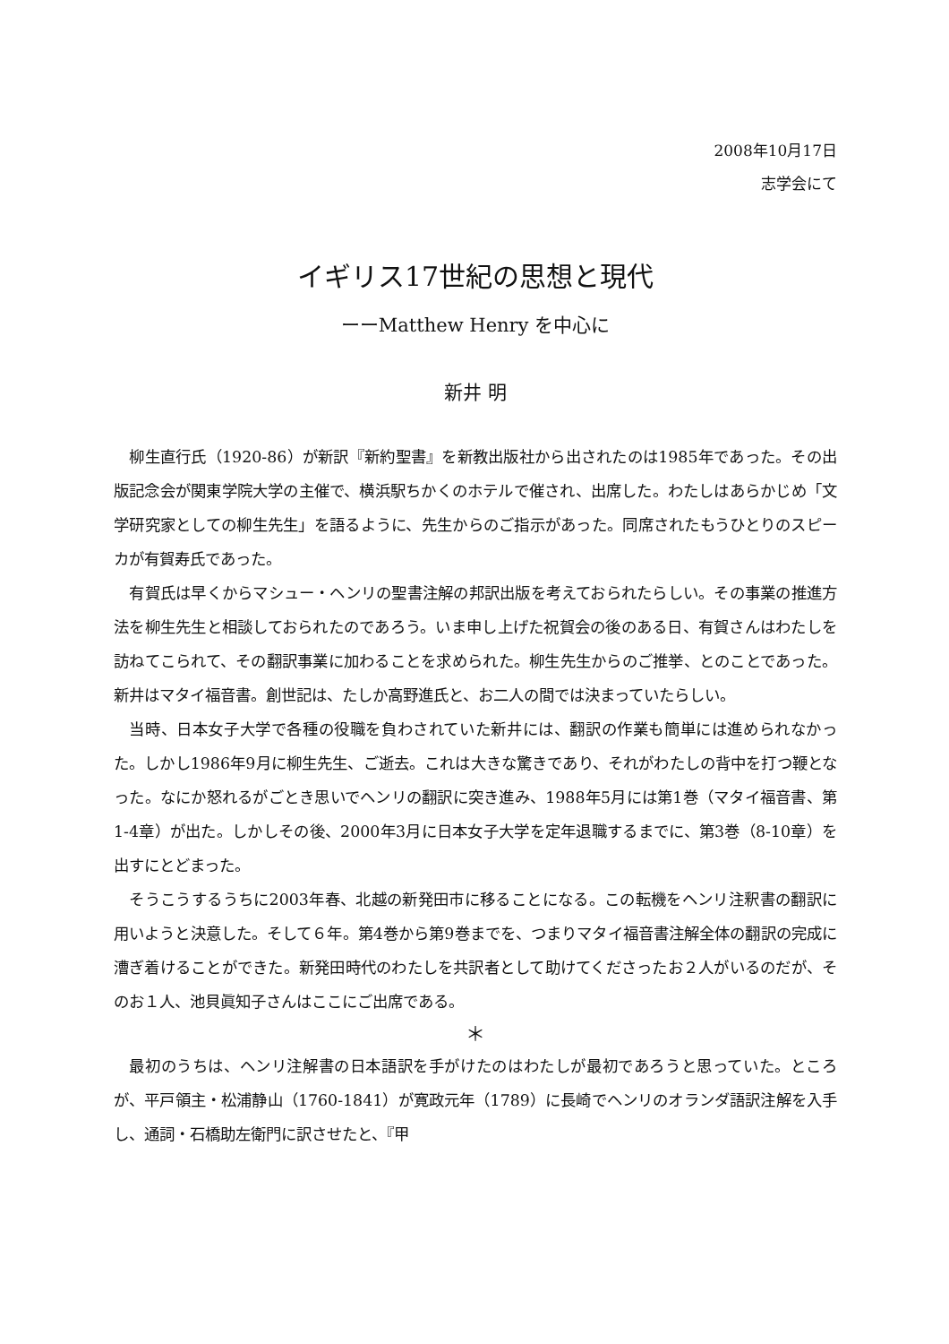2008年10月17日
志学会にて
イギリス17世紀の思想と現代
ーーMatthew Henry を中心に
新井 明
柳生直行氏（1920-86）が新訳『新約聖書』を新教出版社から出されたのは1985年であった。その出版記念会が関東学院大学の主催で、横浜駅ちかくのホテルで催され、出席した。わたしはあらかじめ「文学研究家としての柳生先生」を語るように、先生からのご指示があった。同席されたもうひとりのスピーカが有賀寿氏であった。
有賀氏は早くからマシュー・ヘンリの聖書注解の邦訳出版を考えておられたらしい。その事業の推進方法を柳生先生と相談しておられたのであろう。いま申し上げた祝賀会の後のある日、有賀さんはわたしを訪ねてこられて、その翻訳事業に加わることを求められた。柳生先生からのご推挙、とのことであった。新井はマタイ福音書。創世記は、たしか高野進氏と、お二人の間では決まっていたらしい。
当時、日本女子大学で各種の役職を負わされていた新井には、翻訳の作業も簡単には進められなかった。しかし1986年9月に柳生先生、ご逝去。これは大きな驚きであり、それがわたしの背中を打つ鞭となった。なにか怒れるがごとき思いでヘンリの翻訳に突き進み、1988年5月には第1巻（マタイ福音書、第1-4章）が出た。しかしその後、2000年3月に日本女子大学を定年退職するまでに、第3巻（8-10章）を出すにとどまった。
そうこうするうちに2003年春、北越の新発田市に移ることになる。この転機をヘンリ注釈書の翻訳に用いようと決意した。そして６年。第4巻から第9巻までを、つまりマタイ福音書注解全体の翻訳の完成に漕ぎ着けることができた。新発田時代のわたしを共訳者として助けてくださったお２人がいるのだが、そのお１人、池貝眞知子さんはここにご出席である。
＊
最初のうちは、ヘンリ注解書の日本語訳を手がけたのはわたしが最初であろうと思っていた。ところが、平戸領主・松浦静山（1760-1841）が寛政元年（1789）に長崎でヘンリのオランダ語訳注解を入手し、通詞・石橋助左衛門に訳させたと、『甲